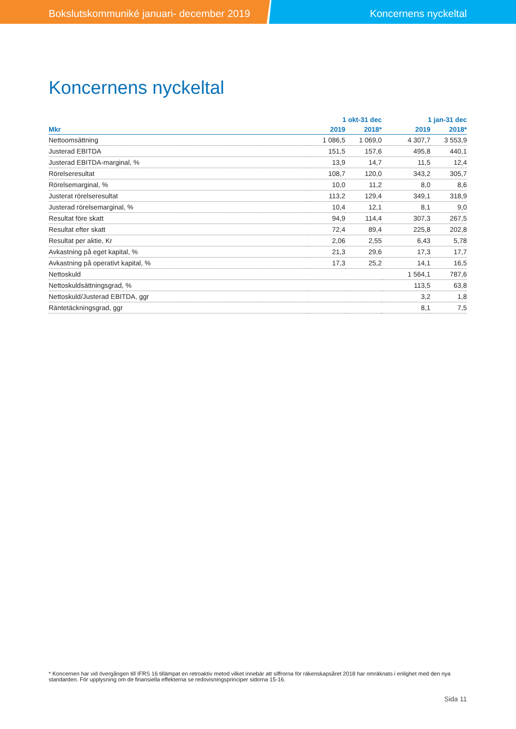Bokslutskommuniké januari- december 2019 Koncernens nyckeltal
Koncernens nyckeltal
| | 1 okt-31 dec | | 1 jan-31 dec | |
| --- | --- | --- | --- | --- |
| Mkr | 2019 | 2018* | 2019 | 2018* |
| Nettoomsättning | 1 086,5 | 1 069,0 | 4 307,7 | 3 553,9 |
| Justerad EBITDA | 151,5 | 157,6 | 495,8 | 440,1 |
| Justerad EBITDA-marginal, % | 13,9 | 14,7 | 11,5 | 12,4 |
| Rörelseresultat | 108,7 | 120,0 | 343,2 | 305,7 |
| Rörelsemarginal, % | 10,0 | 11,2 | 8,0 | 8,6 |
| Justerat rörelseresultat | 113,2 | 129,4 | 349,1 | 318,9 |
| Justerad rörelsemarginal, % | 10,4 | 12,1 | 8,1 | 9,0 |
| Resultat före skatt | 94,9 | 114,4 | 307,3 | 267,5 |
| Resultat efter skatt | 72,4 | 89,4 | 225,8 | 202,8 |
| Resultat per aktie, Kr | 2,06 | 2,55 | 6,43 | 5,78 |
| Avkastning på eget kapital, % | 21,3 | 29,6 | 17,3 | 17,7 |
| Avkastning på operativt kapital, % | 17,3 | 25,2 | 14,1 | 16,5 |
| Nettoskuld | | | 1 564,1 | 787,6 |
| Nettoskuldsättningsgrad, % | | | 113,5 | 63,8 |
| Nettoskuld/Justerad EBITDA, ggr | | | 3,2 | 1,8 |
| Räntetäckningsgrad, ggr | | | 8,1 | 7,5 |
* Koncernen har vid övergången till IFRS 16 tillämpat en retroaktiv metod vilket innebär att siffrorna för räkenskapsåret 2018 har omräknats i enlighet med den nya standarden. För upplysning om de finansiella effekterna se redovisningsprinciper sidorna 15-16.
Sida 11